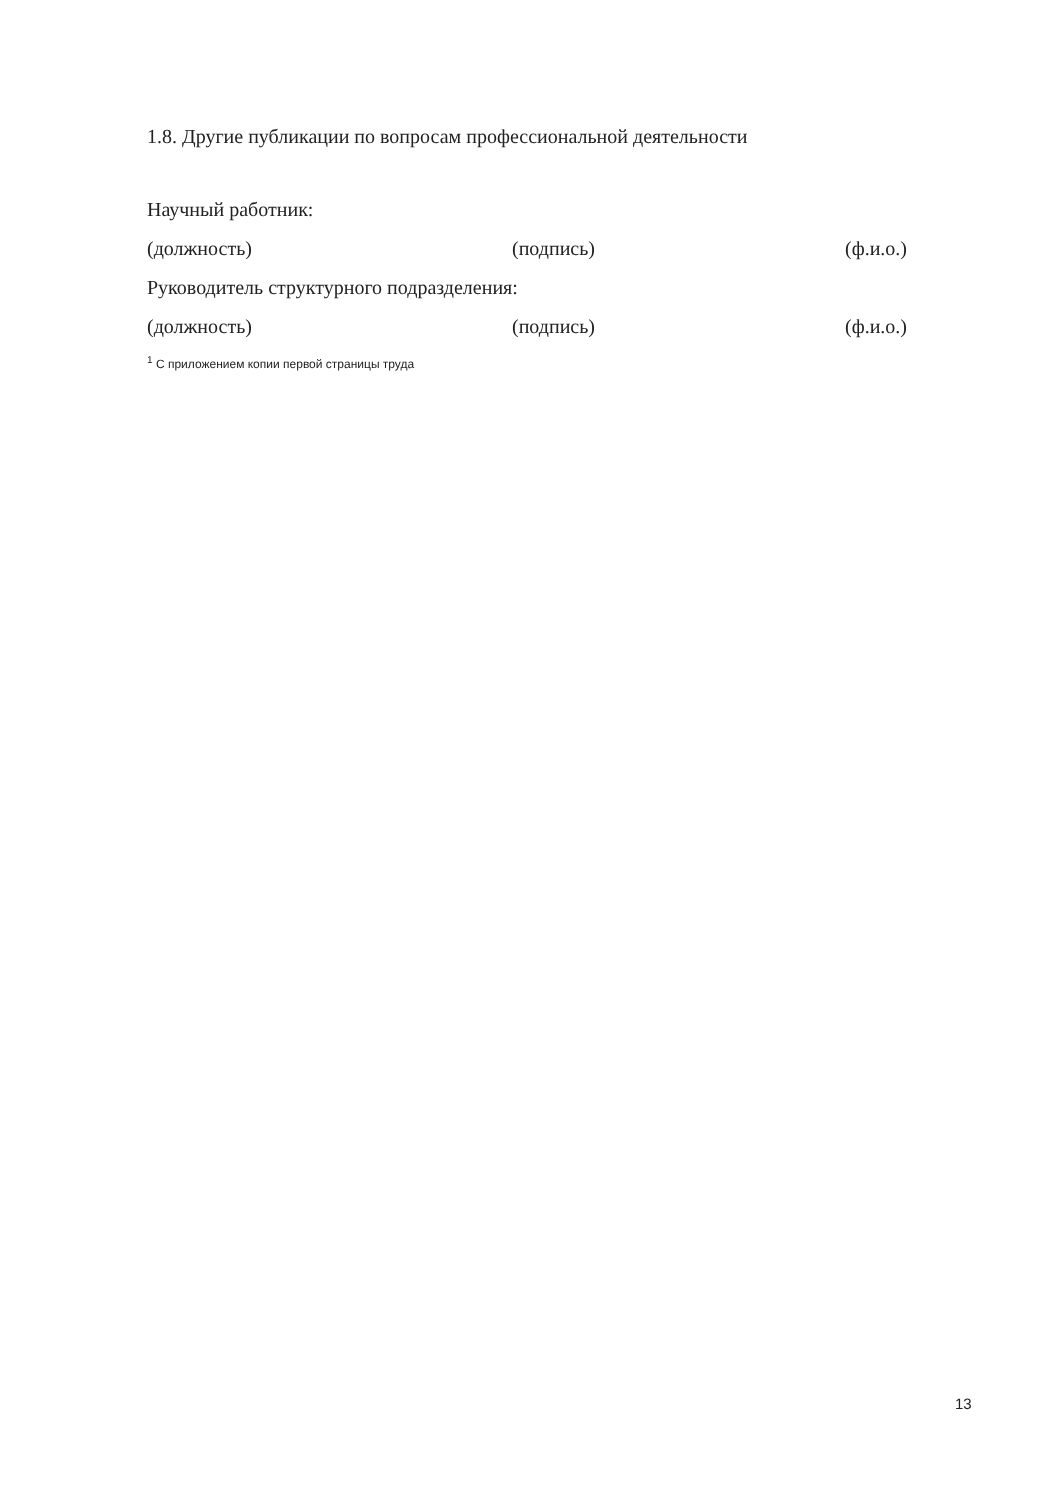1.8. Другие публикации по вопросам профессиональной деятельности
Научный работник:
(должность) (подпись) (ф.и.о.)
Руководитель структурного подразделения:
(должность) (подпись) (ф.и.о.)
<sup>1</sup> С приложением копии первой страницы труда
13